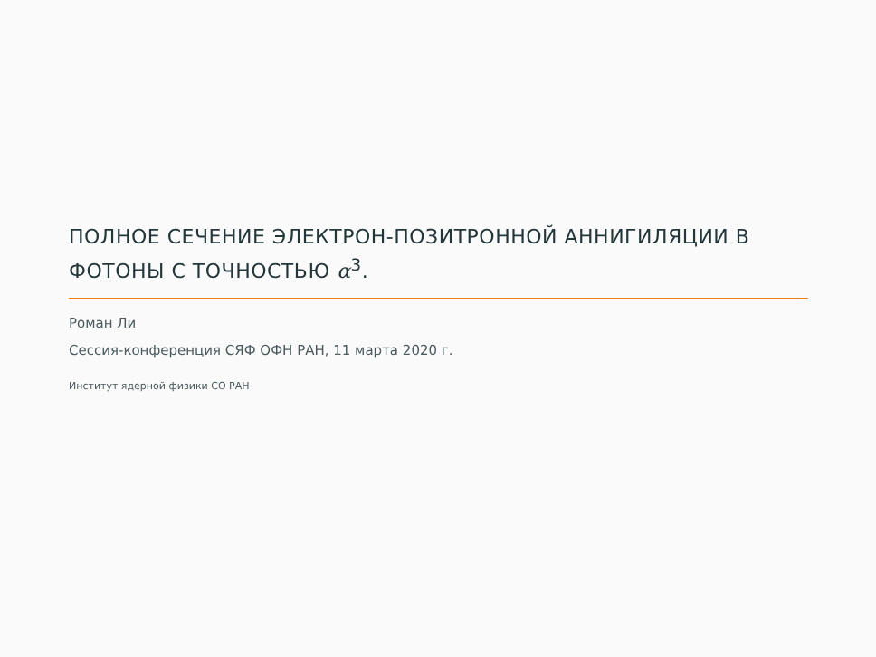ПОЛНОЕ СЕЧЕНИЕ ЭЛЕКТРОН-ПОЗИТРОННОЙ АННИГИЛЯЦИИ В ФОТОНЫ С ТОЧНОСТЬЮ α<sup>3</sup>.
Роман Ли
Сессия-конференция СЯФ ОФН РАН, 11 марта 2020 г.
Институт ядерной физики СО РАН